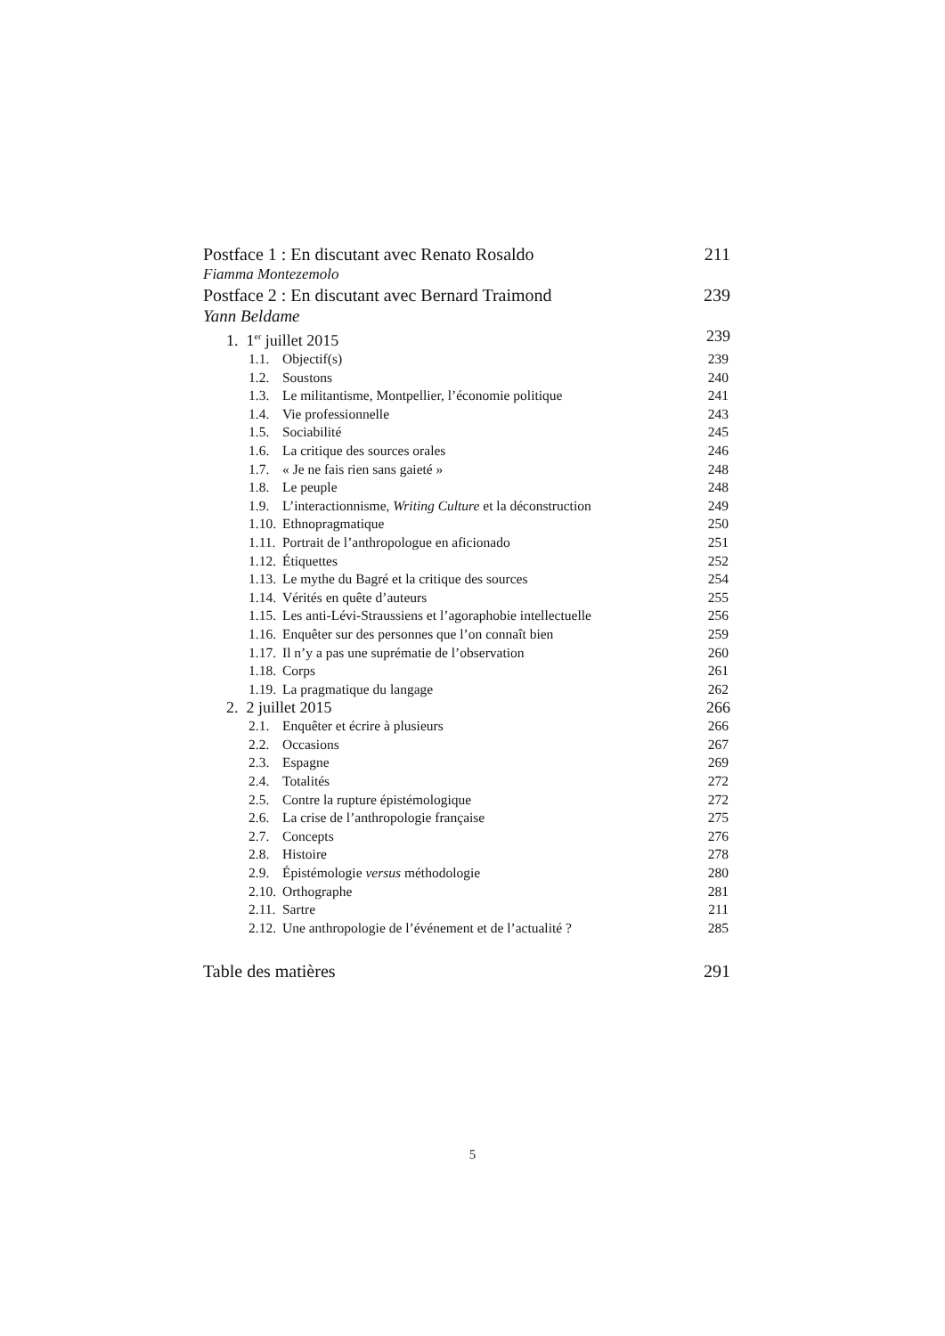Postface 1 : En discutant avec Renato Rosaldo 211
Fiamma Montezemolo
Postface 2 : En discutant avec Bernard Traimond 239
Yann Beldame
1. 1<sup>er</sup> juillet 2015 239
1.1. Objectif(s) 239
1.2. Soustons 240
1.3. Le militantisme, Montpellier, l’économie politique 241
1.4. Vie professionnelle 243
1.5. Sociabilité 245
1.6. La critique des sources orales 246
1.7. « Je ne fais rien sans gaieté » 248
1.8. Le peuple 248
1.9. L’interactionnisme, Writing Culture et la déconstruction 249
1.10. Ethnopragmatique 250
1.11. Portrait de l’anthropologue en aficionado 251
1.12. Étiquettes 252
1.13. Le mythe du Bagré et la critique des sources 254
1.14. Vérités en quête d’auteurs 255
1.15. Les anti-Lévi-Straussiens et l’agoraphobie intellectuelle 256
1.16. Enquêter sur des personnes que l’on connaît bien 259
1.17. Il n’y a pas une suprématie de l’observation 260
1.18. Corps 261
1.19. La pragmatique du langage 262
2. 2 juillet 2015 266
2.1. Enquêter et écrire à plusieurs 266
2.2. Occasions 267
2.3. Espagne 269
2.4. Totalités 272
2.5. Contre la rupture épistémologique 272
2.6. La crise de l’anthropologie française 275
2.7. Concepts 276
2.8. Histoire 278
2.9. Épistémologie versus méthodologie 280
2.10. Orthographe 281
2.11. Sartre 211
2.12. Une anthropologie de l’événement et de l’actualité ? 285
Table des matières 291
5